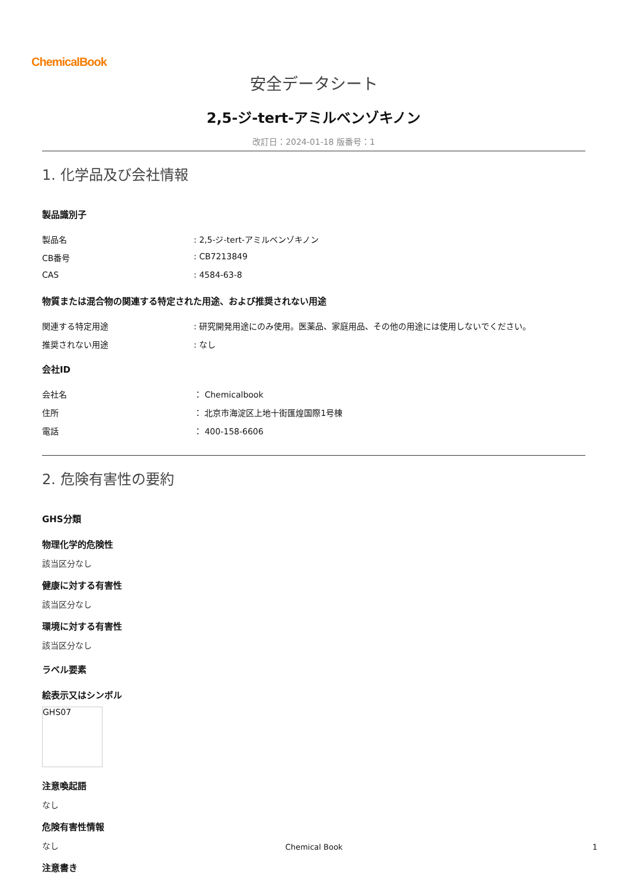ChemicalBook
安全データシート
2,5-ジ-tert-アミルベンゾキノン
改訂日：2024-01-18 版番号：1
1. 化学品及び会社情報
製品識別子
製品名: 2,5-ジ-tert-アミルベンゾキノン
CB番号: CB7213849
CAS: 4584-63-8
物質または混合物の関連する特定された用途、および推奨されない用途
関連する特定用途: 研究開発用途にのみ使用。医薬品、家庭用品、その他の用途には使用しないでください。
推奨されない用途: なし
会社ID
会社名 ： Chemicalbook
住所 ： 北京市海淀区上地十街匯煌国際1号棟
電話 ： 400-158-6606
2. 危険有害性の要約
GHS分類
物理化学的危険性
該当区分なし
健康に対する有害性
該当区分なし
環境に対する有害性
該当区分なし
ラベル要素
絵表示又はシンボル
GHS07
注意喚起語
なし
危険有害性情報
なし
注意書き
Chemical Book 1